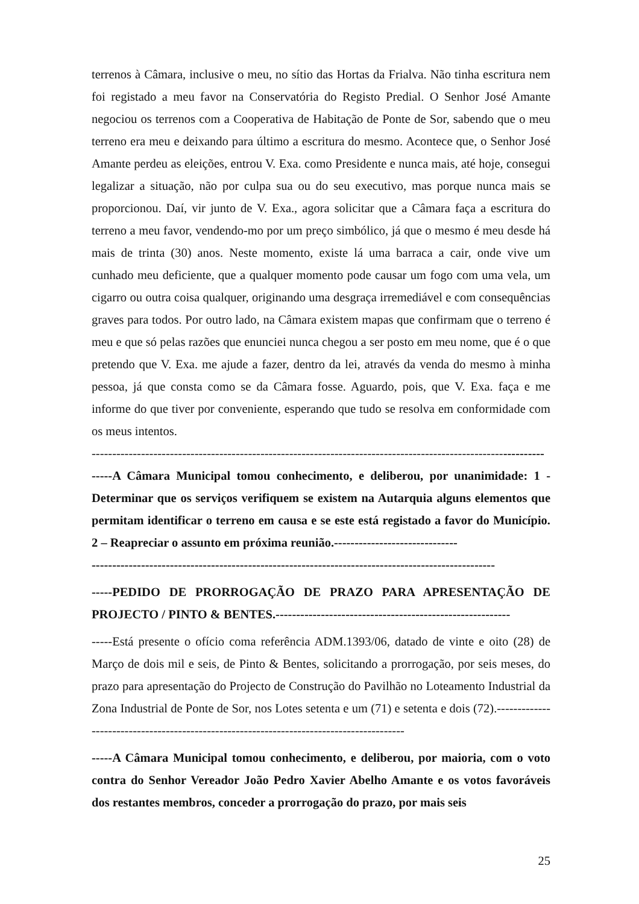terrenos à Câmara, inclusive o meu, no sítio das Hortas da Frialva. Não tinha escritura nem foi registado a meu favor na Conservatória do Registo Predial. O Senhor José Amante negociou os terrenos com a Cooperativa de Habitação de Ponte de Sor, sabendo que o meu terreno era meu e deixando para último a escritura do mesmo. Acontece que, o Senhor José Amante perdeu as eleições, entrou V. Exa. como Presidente e nunca mais, até hoje, consegui legalizar a situação, não por culpa sua ou do seu executivo, mas porque nunca mais se proporcionou. Daí, vir junto de V. Exa., agora solicitar que a Câmara faça a escritura do terreno a meu favor, vendendo-mo por um preço simbólico, já que o mesmo é meu desde há mais de trinta (30) anos. Neste momento, existe lá uma barraca a cair, onde vive um cunhado meu deficiente, que a qualquer momento pode causar um fogo com uma vela, um cigarro ou outra coisa qualquer, originando uma desgraça irremediável e com consequências graves para todos. Por outro lado, na Câmara existem mapas que confirmam que o terreno é meu e que só pelas razões que enunciei nunca chegou a ser posto em meu nome, que é o que pretendo que V. Exa. me ajude a fazer, dentro da lei, através da venda do mesmo à minha pessoa, já que consta como se da Câmara fosse. Aguardo, pois, que V. Exa. faça e me informe do que tiver por conveniente, esperando que tudo se resolva em conformidade com os meus intentos.
--------------------------------------------------------------------------------------------------------------
-----A Câmara Municipal tomou conhecimento, e deliberou, por unanimidade: 1 - Determinar que os serviços verifiquem se existem na Autarquia alguns elementos que permitam identificar o terreno em causa e se este está registado a favor do Município. 2 – Reapreciar o assunto em próxima reunião.------------------------------
--------------------------------------------------------------------------------------------------
-----PEDIDO DE PRORROGAÇÃO DE PRAZO PARA APRESENTAÇÃO DE PROJECTO / PINTO & BENTES.---------------------------------------------------------
-----Está presente o ofício coma referência ADM.1393/06, datado de vinte e oito (28) de Março de dois mil e seis, de Pinto & Bentes, solicitando a prorrogação, por seis meses, do prazo para apresentação do Projecto de Construção do Pavilhão no Loteamento Industrial da Zona Industrial de Ponte de Sor, nos Lotes setenta e um (71) e setenta e dois (72).-----------------------------------------------------------------------------------------
-----A Câmara Municipal tomou conhecimento, e deliberou, por maioria, com o voto contra do Senhor Vereador João Pedro Xavier Abelho Amante e os votos favoráveis dos restantes membros, conceder a prorrogação do prazo, por mais seis
25